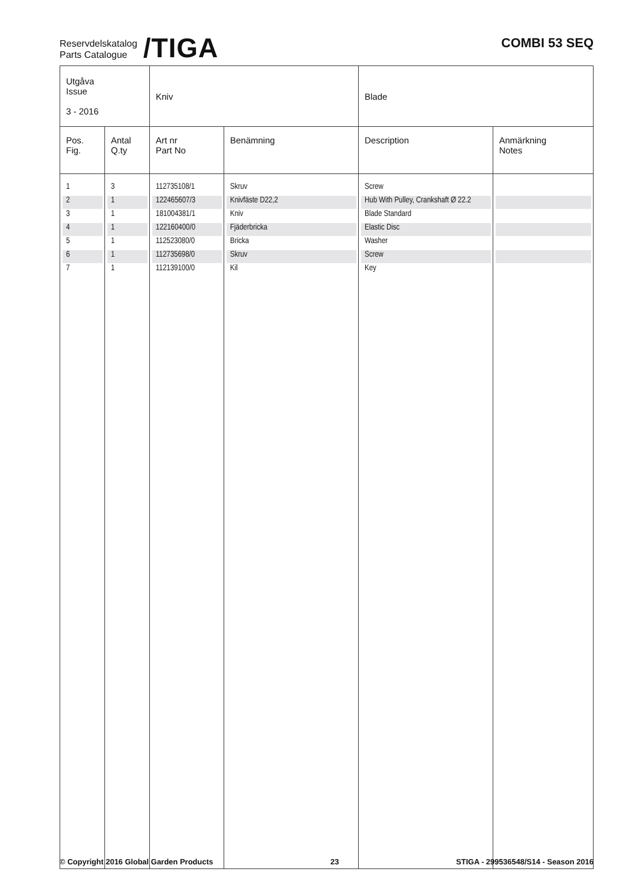Reservdelskatalog
Parts Catalogue
/TIGA
COMBI 53 SEQ
| Utgåva Issue 3 - 2016 | | Kniv | | Blade | |
| Pos. Fig. | Antal Q.ty | Art nr Part No | Benämning | Description | Anmärkning Notes |
| 1 | 3 | 112735108/1 | Skruv | Screw | |
| 2 | 1 | 122465607/3 | Knivfäste D22,2 | Hub With Pulley, Crankshaft Ø 22.2 | |
| 3 | 1 | 181004381/1 | Kniv | Blade Standard | |
| 4 | 1 | 122160400/0 | Fjäderbricka | Elastic Disc | |
| 5 | 1 | 112523080/0 | Bricka | Washer | |
| 6 | 1 | 112735698/0 | Skruv | Screw | |
| 7 | 1 | 112139100/0 | Kil | Key | |
© Copyright 2016 Global Garden Products 23 STIGA - 299536548/S14 - Season 2016